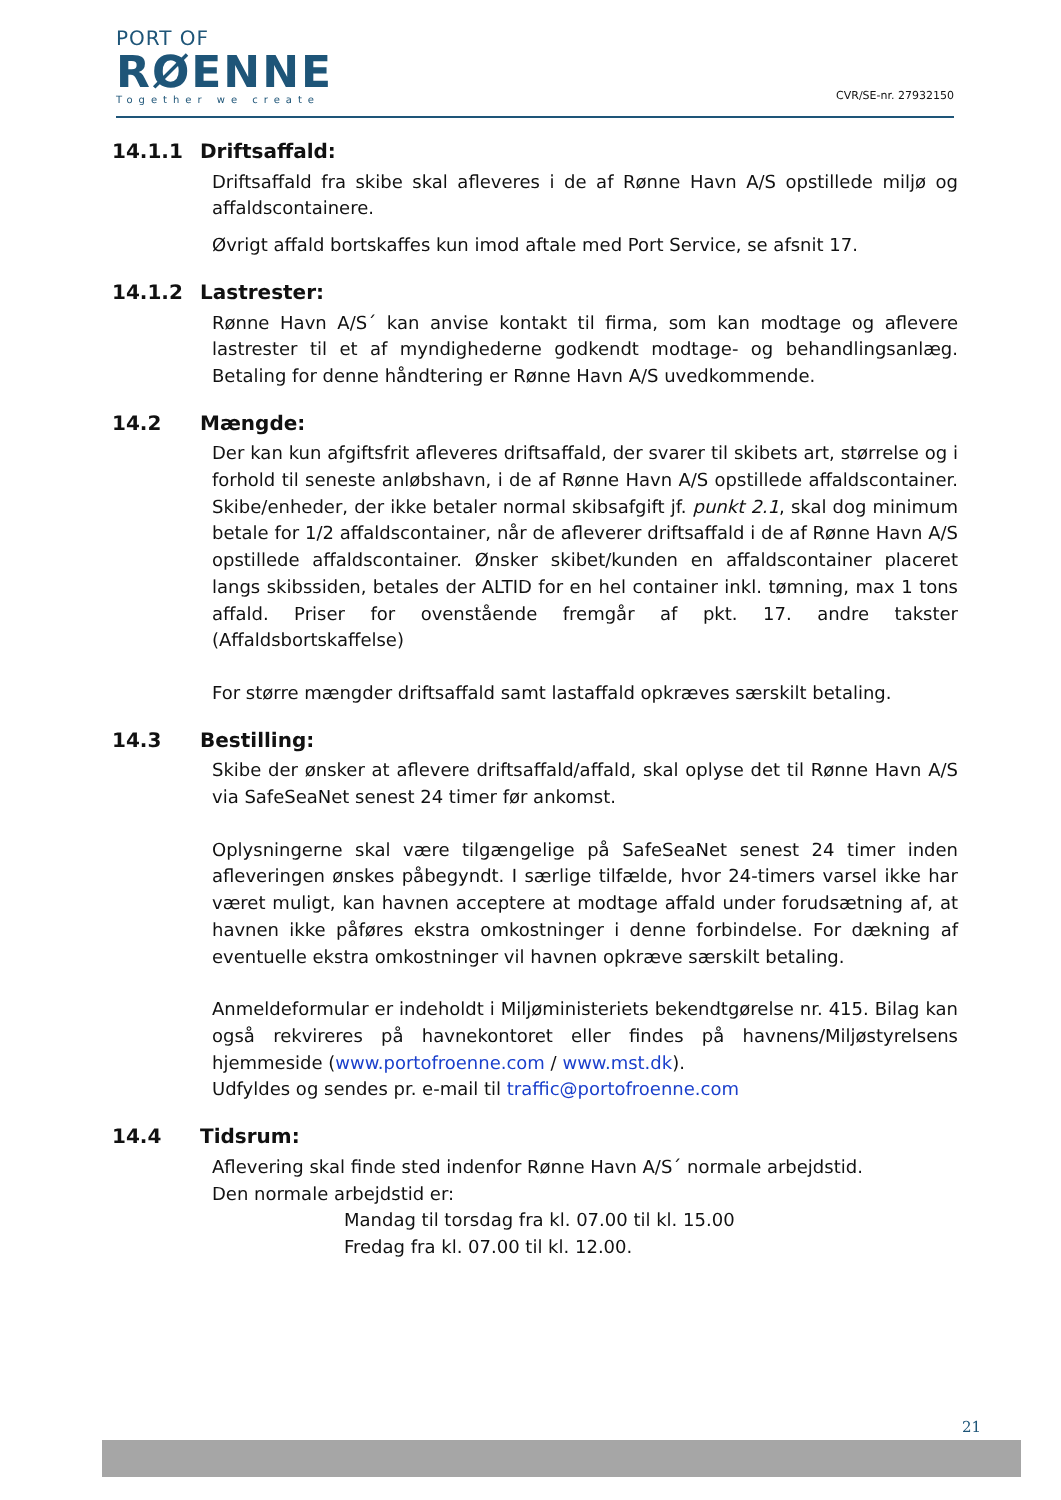PORT OF
RØENNE
Together we create
CVR/SE-nr. 27932150
14.1.1 Driftsaffald:
Driftsaffald fra skibe skal afleveres i de af Rønne Havn A/S opstillede miljø og affaldscontainere.
Øvrigt affald bortskaffes kun imod aftale med Port Service, se afsnit 17.
14.1.2 Lastrester:
Rønne Havn A/S´ kan anvise kontakt til firma, som kan modtage og aflevere lastrester til et af myndighederne godkendt modtage- og behandlingsanlæg. Betaling for denne håndtering er Rønne Havn A/S uvedkommende.
14.2 Mængde:
Der kan kun afgiftsfrit afleveres driftsaffald, der svarer til skibets art, størrelse og i forhold til seneste anløbshavn, i de af Rønne Havn A/S opstillede affaldscontainer. Skibe/enheder, der ikke betaler normal skibsafgift jf. punkt 2.1, skal dog minimum betale for 1/2 affaldscontainer, når de afleverer driftsaffald i de af Rønne Havn A/S opstillede affaldscontainer. Ønsker skibet/kunden en affaldscontainer placeret langs skibssiden, betales der ALTID for en hel container inkl. tømning, max 1 tons affald. Priser for ovenstående fremgår af pkt. 17. andre takster (Affaldsbortskaffelse)
For større mængder driftsaffald samt lastaffald opkræves særskilt betaling.
14.3 Bestilling:
Skibe der ønsker at aflevere driftsaffald/affald, skal oplyse det til Rønne Havn A/S via SafeSeaNet senest 24 timer før ankomst.
Oplysningerne skal være tilgængelige på SafeSeaNet senest 24 timer inden afleveringen ønskes påbegyndt. I særlige tilfælde, hvor 24-timers varsel ikke har været muligt, kan havnen acceptere at modtage affald under forudsætning af, at havnen ikke påføres ekstra omkostninger i denne forbindelse. For dækning af eventuelle ekstra omkostninger vil havnen opkræve særskilt betaling.
Anmeldeformular er indeholdt i Miljøministeriets bekendtgørelse nr. 415. Bilag kan også rekvireres på havnekontoret eller findes på havnens/Miljøstyrelsens hjemmeside (www.portofroenne.com / www.mst.dk).
Udfyldes og sendes pr. e-mail til traffic@portofroenne.com
14.4 Tidsrum:
Aflevering skal finde sted indenfor Rønne Havn A/S´ normale arbejdstid.
Den normale arbejdstid er:
Mandag til torsdag fra kl. 07.00 til kl. 15.00
Fredag fra kl. 07.00 til kl. 12.00.
21